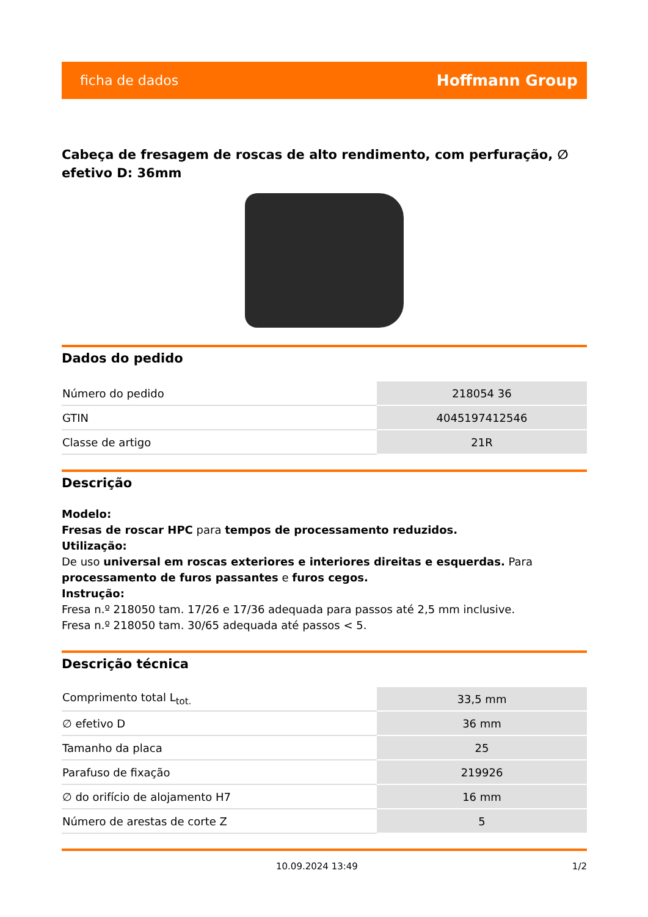ficha de dados Hoffmann Group
Cabeça de fresagem de roscas de alto rendimento, com perfuração, ∅ efetivo D: 36mm
Dados do pedido
| Número do pedido | 218054 36 |
| GTIN | 4045197412546 |
| Classe de artigo | 21R |
Descrição
Modelo:
Fresas de roscar HPC para tempos de processamento reduzidos.
Utilização:
De uso universal em roscas exteriores e interiores direitas e esquerdas. Para processamento de furos passantes e furos cegos.
Instrução:
Fresa n.º 218050 tam. 17/26 e 17/36 adequada para passos até 2,5 mm inclusive.
Fresa n.º 218050 tam. 30/65 adequada até passos < 5.
Descrição técnica
| Comprimento total L<sub>tot.</sub> | 33,5 mm |
| ∅ efetivo D | 36 mm |
| Tamanho da placa | 25 |
| Parafuso de fixação | 219926 |
| ∅ do orifício de alojamento H7 | 16 mm |
| Número de arestas de corte Z | 5 |
10.09.2024 13:49 1/2